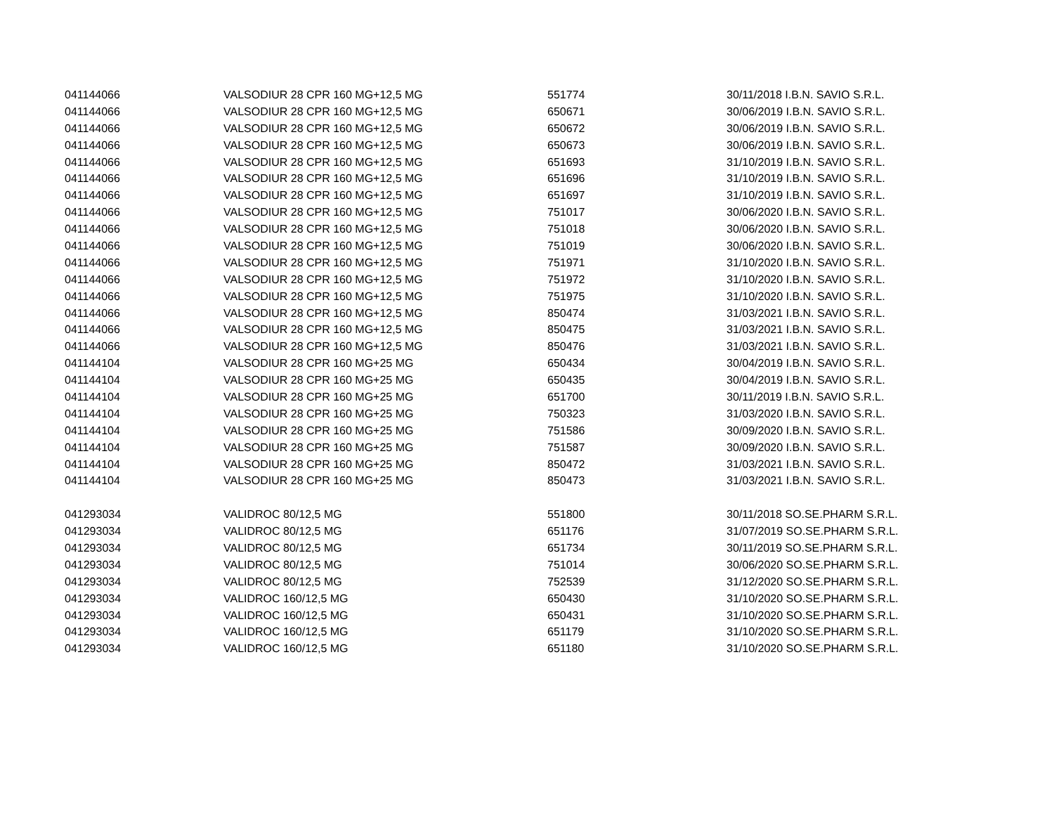| 041144066 | VALSODIUR 28 CPR 160 MG+12,5 MG | 551774 | 30/11/2018 I.B.N. SAVIO S.R.L. |
| 041144066 | VALSODIUR 28 CPR 160 MG+12,5 MG | 650671 | 30/06/2019 I.B.N. SAVIO S.R.L. |
| 041144066 | VALSODIUR 28 CPR 160 MG+12,5 MG | 650672 | 30/06/2019 I.B.N. SAVIO S.R.L. |
| 041144066 | VALSODIUR 28 CPR 160 MG+12,5 MG | 650673 | 30/06/2019 I.B.N. SAVIO S.R.L. |
| 041144066 | VALSODIUR 28 CPR 160 MG+12,5 MG | 651693 | 31/10/2019 I.B.N. SAVIO S.R.L. |
| 041144066 | VALSODIUR 28 CPR 160 MG+12,5 MG | 651696 | 31/10/2019 I.B.N. SAVIO S.R.L. |
| 041144066 | VALSODIUR 28 CPR 160 MG+12,5 MG | 651697 | 31/10/2019 I.B.N. SAVIO S.R.L. |
| 041144066 | VALSODIUR 28 CPR 160 MG+12,5 MG | 751017 | 30/06/2020 I.B.N. SAVIO S.R.L. |
| 041144066 | VALSODIUR 28 CPR 160 MG+12,5 MG | 751018 | 30/06/2020 I.B.N. SAVIO S.R.L. |
| 041144066 | VALSODIUR 28 CPR 160 MG+12,5 MG | 751019 | 30/06/2020 I.B.N. SAVIO S.R.L. |
| 041144066 | VALSODIUR 28 CPR 160 MG+12,5 MG | 751971 | 31/10/2020 I.B.N. SAVIO S.R.L. |
| 041144066 | VALSODIUR 28 CPR 160 MG+12,5 MG | 751972 | 31/10/2020 I.B.N. SAVIO S.R.L. |
| 041144066 | VALSODIUR 28 CPR 160 MG+12,5 MG | 751975 | 31/10/2020 I.B.N. SAVIO S.R.L. |
| 041144066 | VALSODIUR 28 CPR 160 MG+12,5 MG | 850474 | 31/03/2021 I.B.N. SAVIO S.R.L. |
| 041144066 | VALSODIUR 28 CPR 160 MG+12,5 MG | 850475 | 31/03/2021 I.B.N. SAVIO S.R.L. |
| 041144066 | VALSODIUR 28 CPR 160 MG+12,5 MG | 850476 | 31/03/2021 I.B.N. SAVIO S.R.L. |
| 041144104 | VALSODIUR 28 CPR 160 MG+25 MG | 650434 | 30/04/2019 I.B.N. SAVIO S.R.L. |
| 041144104 | VALSODIUR 28 CPR 160 MG+25 MG | 650435 | 30/04/2019 I.B.N. SAVIO S.R.L. |
| 041144104 | VALSODIUR 28 CPR 160 MG+25 MG | 651700 | 30/11/2019 I.B.N. SAVIO S.R.L. |
| 041144104 | VALSODIUR 28 CPR 160 MG+25 MG | 750323 | 31/03/2020 I.B.N. SAVIO S.R.L. |
| 041144104 | VALSODIUR 28 CPR 160 MG+25 MG | 751586 | 30/09/2020 I.B.N. SAVIO S.R.L. |
| 041144104 | VALSODIUR 28 CPR 160 MG+25 MG | 751587 | 30/09/2020 I.B.N. SAVIO S.R.L. |
| 041144104 | VALSODIUR 28 CPR 160 MG+25 MG | 850472 | 31/03/2021 I.B.N. SAVIO S.R.L. |
| 041144104 | VALSODIUR 28 CPR 160 MG+25 MG | 850473 | 31/03/2021 I.B.N. SAVIO S.R.L. |
| 041293034 | VALIDROC 80/12,5 MG | 551800 | 30/11/2018 SO.SE.PHARM S.R.L. |
| 041293034 | VALIDROC 80/12,5 MG | 651176 | 31/07/2019 SO.SE.PHARM S.R.L. |
| 041293034 | VALIDROC 80/12,5 MG | 651734 | 30/11/2019 SO.SE.PHARM S.R.L. |
| 041293034 | VALIDROC 80/12,5 MG | 751014 | 30/06/2020 SO.SE.PHARM S.R.L. |
| 041293034 | VALIDROC 80/12,5 MG | 752539 | 31/12/2020 SO.SE.PHARM S.R.L. |
| 041293034 | VALIDROC 160/12,5 MG | 650430 | 31/10/2020 SO.SE.PHARM S.R.L. |
| 041293034 | VALIDROC 160/12,5 MG | 650431 | 31/10/2020 SO.SE.PHARM S.R.L. |
| 041293034 | VALIDROC 160/12,5 MG | 651179 | 31/10/2020 SO.SE.PHARM S.R.L. |
| 041293034 | VALIDROC 160/12,5 MG | 651180 | 31/10/2020 SO.SE.PHARM S.R.L. |